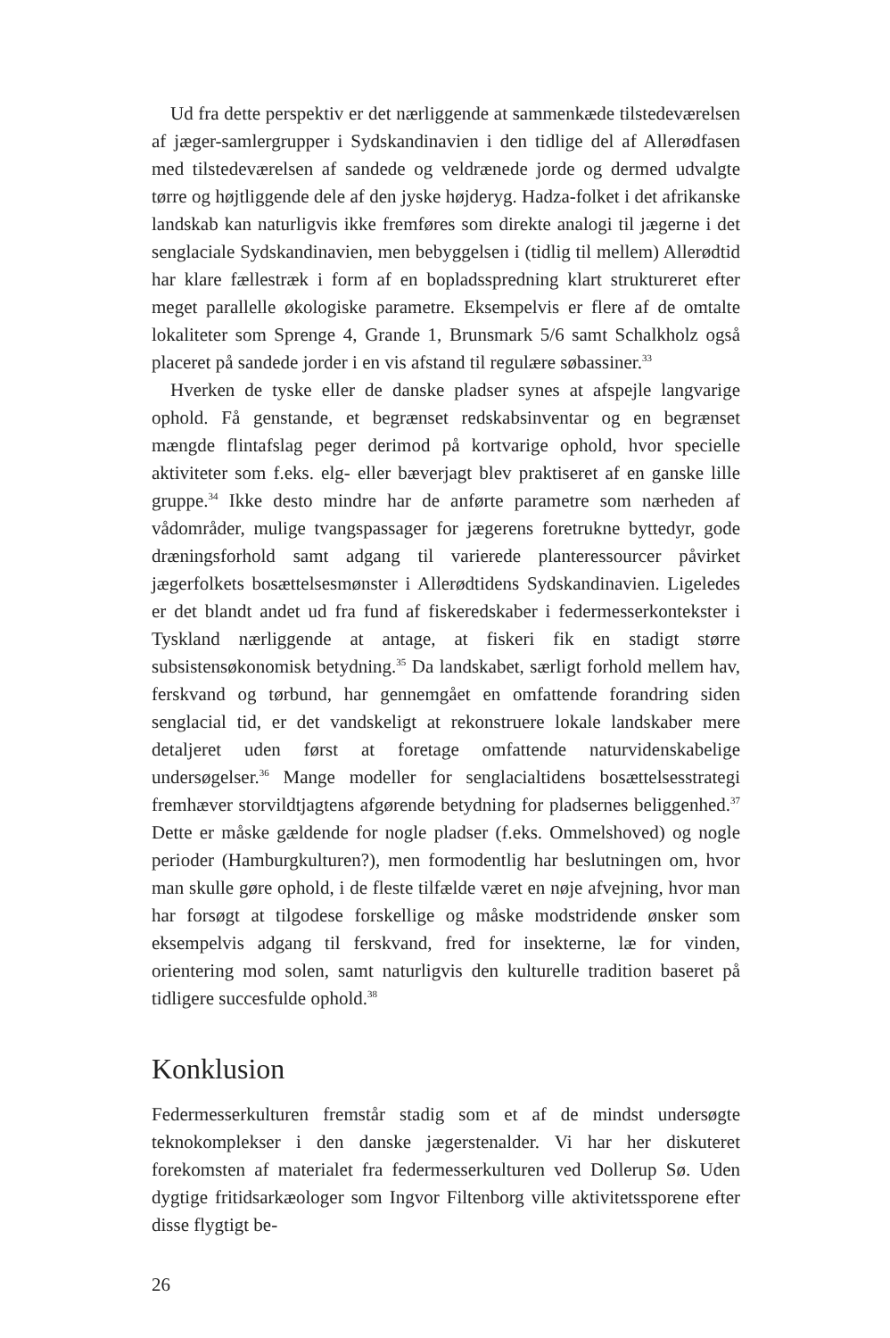Ud fra dette perspektiv er det nærliggende at sammenkæde tilstedeværelsen af jæger-samlergrupper i Sydskandinavien i den tidlige del af Allerødfasen med tilstedeværelsen af sandede og veldrænede jorde og dermed udvalgte tørre og højtliggende dele af den jyske højderyg. Hadza-folket i det afrikanske landskab kan naturligvis ikke fremføres som direkte analogi til jægerne i det senglaciale Sydskandinavien, men bebyggelsen i (tidlig til mellem) Allerødtid har klare fællestræk i form af en bopladsspredning klart struktureret efter meget parallelle økologiske parametre. Eksempelvis er flere af de omtalte lokaliteter som Sprenge 4, Grande 1, Brunsmark 5/6 samt Schalkholz også placeret på sandede jorder i en vis afstand til regulære søbassiner.<sup>33</sup>
Hverken de tyske eller de danske pladser synes at afspejle langvarige ophold. Få genstande, et begrænset redskabsinventar og en begrænset mængde flintafslag peger derimod på kortvarige ophold, hvor specielle aktiviteter som f.eks. elg- eller bæverjagt blev praktiseret af en ganske lille gruppe.<sup>34</sup> Ikke desto mindre har de anførte parametre som nærheden af vådområder, mulige tvangspassager for jægerens foretrukne byttedyr, gode dræningsforhold samt adgang til varierede planteressourcer påvirket jægerfolkets bosættelsesmønster i Allerødtidens Sydskandinavien. Ligeledes er det blandt andet ud fra fund af fiskeredskaber i federmesserkontekster i Tyskland nærliggende at antage, at fiskeri fik en stadigt større subsistensøkonomisk betydning.<sup>35</sup> Da landskabet, særligt forhold mellem hav, ferskvand og tørbund, har gennemgået en omfattende forandring siden senglacial tid, er det vandskeligt at rekonstruere lokale landskaber mere detaljeret uden først at foretage omfattende naturvidenskabelige undersøgelser.<sup>36</sup> Mange modeller for senglacialtidens bosættelsesstrategi fremhæver storvildtjagtens afgørende betydning for pladsernes beliggenhed.<sup>37</sup> Dette er måske gældende for nogle pladser (f.eks. Ommelshoved) og nogle perioder (Hamburgkulturen?), men formodentlig har beslutningen om, hvor man skulle gøre ophold, i de fleste tilfælde været en nøje afvejning, hvor man har forsøgt at tilgodese forskellige og måske modstridende ønsker som eksempelvis adgang til ferskvand, fred for insekterne, læ for vinden, orientering mod solen, samt naturligvis den kulturelle tradition baseret på tidligere succesfulde ophold.<sup>38</sup>
Konklusion
Federmesserkulturen fremstår stadig som et af de mindst undersøgte teknokomplekser i den danske jægerstenalder. Vi har her diskuteret forekomsten af materialet fra federmesserkulturen ved Dollerup Sø. Uden dygtige fritidsarkæologer som Ingvor Filtenborg ville aktivitetssporene efter disse flygtigt be-
26